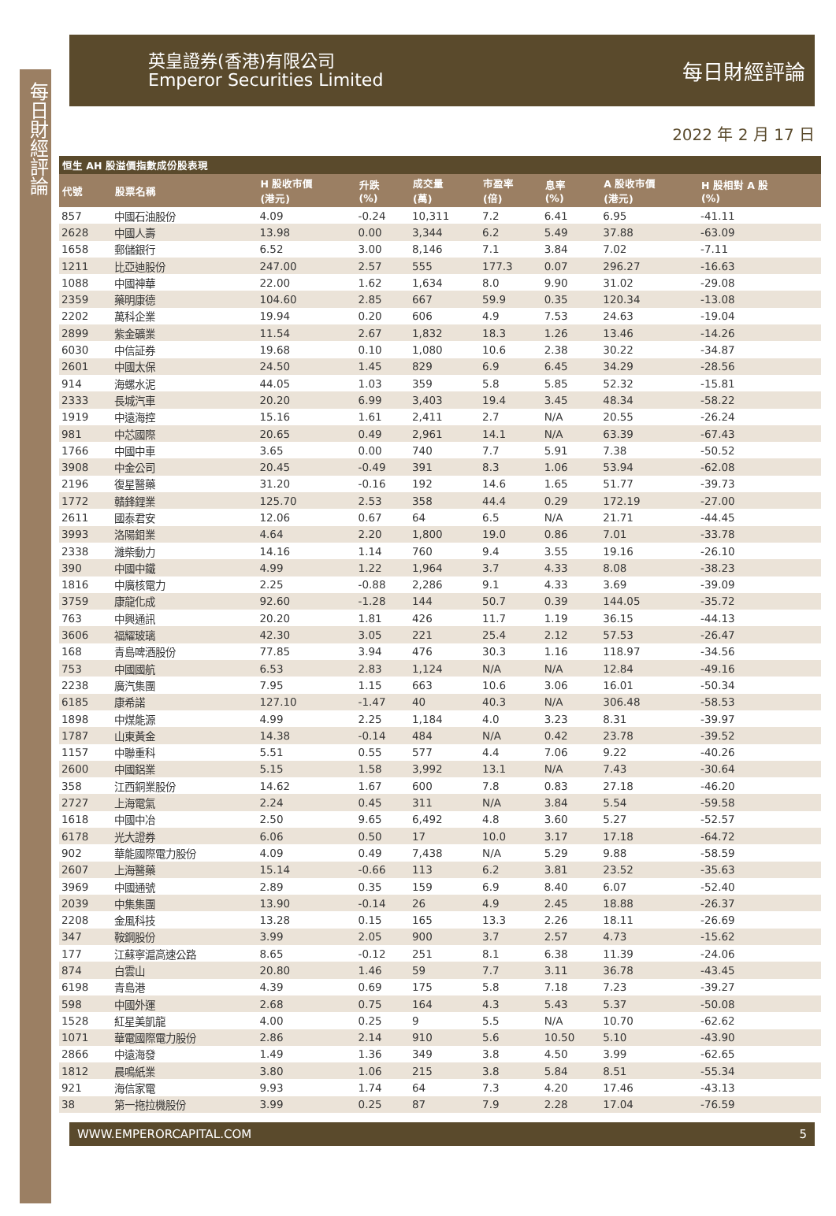每日財經評論
英皇證券(香港)有限公司
Emperor Securities Limited
每日財經評論
2022 年 2 月 17 日
| 恒生 AH 股溢價指數成份股表現 | | | | | | | | |
| --- | --- | --- | --- | --- | --- | --- | --- | --- |
| 代號 | 股票名稱 | H 股收市價 (港元) | 升跌 (%) | 成交量 (萬) | 市盈率 (倍) | 息率 (%) | A 股收市價 (港元) | H 股相對 A 股 (%) |
| 857 | 中國石油股份 | 4.09 | -0.24 | 10,311 | 7.2 | 6.41 | 6.95 | -41.11 |
| 2628 | 中國人壽 | 13.98 | 0.00 | 3,344 | 6.2 | 5.49 | 37.88 | -63.09 |
| 1658 | 郵儲銀行 | 6.52 | 3.00 | 8,146 | 7.1 | 3.84 | 7.02 | -7.11 |
| 1211 | 比亞迪股份 | 247.00 | 2.57 | 555 | 177.3 | 0.07 | 296.27 | -16.63 |
| 1088 | 中國神華 | 22.00 | 1.62 | 1,634 | 8.0 | 9.90 | 31.02 | -29.08 |
| 2359 | 藥明康德 | 104.60 | 2.85 | 667 | 59.9 | 0.35 | 120.34 | -13.08 |
| 2202 | 萬科企業 | 19.94 | 0.20 | 606 | 4.9 | 7.53 | 24.63 | -19.04 |
| 2899 | 紫金礦業 | 11.54 | 2.67 | 1,832 | 18.3 | 1.26 | 13.46 | -14.26 |
| 6030 | 中信証券 | 19.68 | 0.10 | 1,080 | 10.6 | 2.38 | 30.22 | -34.87 |
| 2601 | 中國太保 | 24.50 | 1.45 | 829 | 6.9 | 6.45 | 34.29 | -28.56 |
| 914 | 海螺水泥 | 44.05 | 1.03 | 359 | 5.8 | 5.85 | 52.32 | -15.81 |
| 2333 | 長城汽車 | 20.20 | 6.99 | 3,403 | 19.4 | 3.45 | 48.34 | -58.22 |
| 1919 | 中遠海控 | 15.16 | 1.61 | 2,411 | 2.7 | N/A | 20.55 | -26.24 |
| 981 | 中芯國際 | 20.65 | 0.49 | 2,961 | 14.1 | N/A | 63.39 | -67.43 |
| 1766 | 中國中車 | 3.65 | 0.00 | 740 | 7.7 | 5.91 | 7.38 | -50.52 |
| 3908 | 中金公司 | 20.45 | -0.49 | 391 | 8.3 | 1.06 | 53.94 | -62.08 |
| 2196 | 復星醫藥 | 31.20 | -0.16 | 192 | 14.6 | 1.65 | 51.77 | -39.73 |
| 1772 | 贛鋒鋰業 | 125.70 | 2.53 | 358 | 44.4 | 0.29 | 172.19 | -27.00 |
| 2611 | 國泰君安 | 12.06 | 0.67 | 64 | 6.5 | N/A | 21.71 | -44.45 |
| 3993 | 洛陽鉬業 | 4.64 | 2.20 | 1,800 | 19.0 | 0.86 | 7.01 | -33.78 |
| 2338 | 濰柴動力 | 14.16 | 1.14 | 760 | 9.4 | 3.55 | 19.16 | -26.10 |
| 390 | 中國中鐵 | 4.99 | 1.22 | 1,964 | 3.7 | 4.33 | 8.08 | -38.23 |
| 1816 | 中廣核電力 | 2.25 | -0.88 | 2,286 | 9.1 | 4.33 | 3.69 | -39.09 |
| 3759 | 康龍化成 | 92.60 | -1.28 | 144 | 50.7 | 0.39 | 144.05 | -35.72 |
| 763 | 中興通訊 | 20.20 | 1.81 | 426 | 11.7 | 1.19 | 36.15 | -44.13 |
| 3606 | 福耀玻璃 | 42.30 | 3.05 | 221 | 25.4 | 2.12 | 57.53 | -26.47 |
| 168 | 青島啤酒股份 | 77.85 | 3.94 | 476 | 30.3 | 1.16 | 118.97 | -34.56 |
| 753 | 中國國航 | 6.53 | 2.83 | 1,124 | N/A | N/A | 12.84 | -49.16 |
| 2238 | 廣汽集團 | 7.95 | 1.15 | 663 | 10.6 | 3.06 | 16.01 | -50.34 |
| 6185 | 康希諾 | 127.10 | -1.47 | 40 | 40.3 | N/A | 306.48 | -58.53 |
| 1898 | 中煤能源 | 4.99 | 2.25 | 1,184 | 4.0 | 3.23 | 8.31 | -39.97 |
| 1787 | 山東黃金 | 14.38 | -0.14 | 484 | N/A | 0.42 | 23.78 | -39.52 |
| 1157 | 中聯重科 | 5.51 | 0.55 | 577 | 4.4 | 7.06 | 9.22 | -40.26 |
| 2600 | 中國鋁業 | 5.15 | 1.58 | 3,992 | 13.1 | N/A | 7.43 | -30.64 |
| 358 | 江西銅業股份 | 14.62 | 1.67 | 600 | 7.8 | 0.83 | 27.18 | -46.20 |
| 2727 | 上海電氣 | 2.24 | 0.45 | 311 | N/A | 3.84 | 5.54 | -59.58 |
| 1618 | 中國中冶 | 2.50 | 9.65 | 6,492 | 4.8 | 3.60 | 5.27 | -52.57 |
| 6178 | 光大證券 | 6.06 | 0.50 | 17 | 10.0 | 3.17 | 17.18 | -64.72 |
| 902 | 華能國際電力股份 | 4.09 | 0.49 | 7,438 | N/A | 5.29 | 9.88 | -58.59 |
| 2607 | 上海醫藥 | 15.14 | -0.66 | 113 | 6.2 | 3.81 | 23.52 | -35.63 |
| 3969 | 中國通號 | 2.89 | 0.35 | 159 | 6.9 | 8.40 | 6.07 | -52.40 |
| 2039 | 中集集團 | 13.90 | -0.14 | 26 | 4.9 | 2.45 | 18.88 | -26.37 |
| 2208 | 金風科技 | 13.28 | 0.15 | 165 | 13.3 | 2.26 | 18.11 | -26.69 |
| 347 | 鞍鋼股份 | 3.99 | 2.05 | 900 | 3.7 | 2.57 | 4.73 | -15.62 |
| 177 | 江蘇寧滬高速公路 | 8.65 | -0.12 | 251 | 8.1 | 6.38 | 11.39 | -24.06 |
| 874 | 白雲山 | 20.80 | 1.46 | 59 | 7.7 | 3.11 | 36.78 | -43.45 |
| 6198 | 青島港 | 4.39 | 0.69 | 175 | 5.8 | 7.18 | 7.23 | -39.27 |
| 598 | 中國外運 | 2.68 | 0.75 | 164 | 4.3 | 5.43 | 5.37 | -50.08 |
| 1528 | 紅星美凱龍 | 4.00 | 0.25 | 9 | 5.5 | N/A | 10.70 | -62.62 |
| 1071 | 華電國際電力股份 | 2.86 | 2.14 | 910 | 5.6 | 10.50 | 5.10 | -43.90 |
| 2866 | 中遠海發 | 1.49 | 1.36 | 349 | 3.8 | 4.50 | 3.99 | -62.65 |
| 1812 | 晨鳴紙業 | 3.80 | 1.06 | 215 | 3.8 | 5.84 | 8.51 | -55.34 |
| 921 | 海信家電 | 9.93 | 1.74 | 64 | 7.3 | 4.20 | 17.46 | -43.13 |
| 38 | 第一拖拉機股份 | 3.99 | 0.25 | 87 | 7.9 | 2.28 | 17.04 | -76.59 |
WWW.EMPERORCAPITAL.COM 5